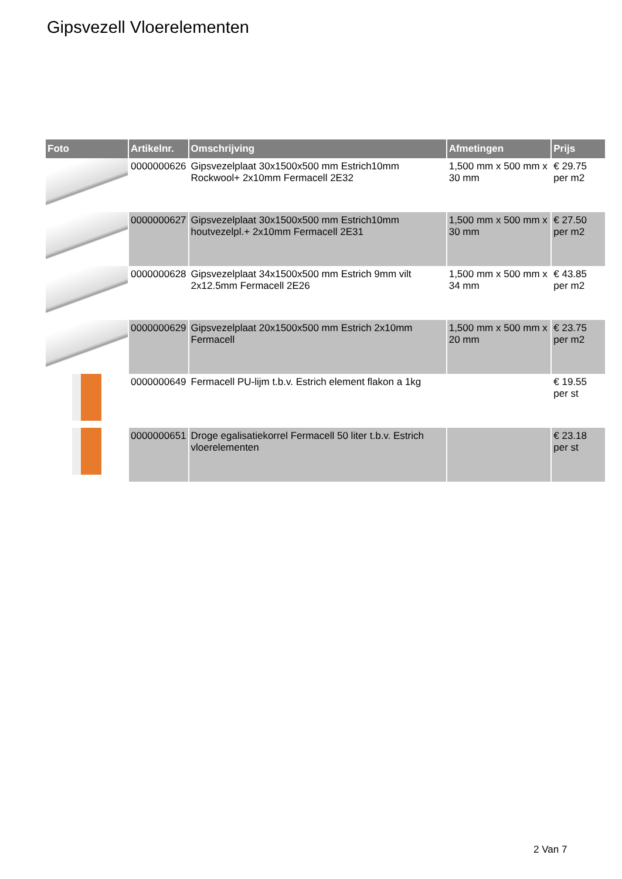Gipsvezell Vloerelementen
| Foto | Artikelnr. | Omschrijving | Afmetingen | Prijs |
| --- | --- | --- | --- | --- |
| | 0000000626 | Gipsvezelplaat 30x1500x500 mm Estrich10mm Rockwool+ 2x10mm Fermacell 2E32 | 1,500 mm x 500 mm x 30 mm | € 29.75 per m2 |
| | 0000000627 | Gipsvezelplaat 30x1500x500 mm Estrich10mm houtvezelpl.+ 2x10mm Fermacell 2E31 | 1,500 mm x 500 mm x 30 mm | € 27.50 per m2 |
| | 0000000628 | Gipsvezelplaat 34x1500x500 mm Estrich 9mm vilt 2x12.5mm Fermacell 2E26 | 1,500 mm x 500 mm x 34 mm | € 43.85 per m2 |
| | 0000000629 | Gipsvezelplaat 20x1500x500 mm Estrich 2x10mm Fermacell | 1,500 mm x 500 mm x 20 mm | € 23.75 per m2 |
| | 0000000649 | Fermacell PU-lijm t.b.v. Estrich element flakon a 1kg | | € 19.55 per st |
| | 0000000651 | Droge egalisatiekorrel Fermacell 50 liter t.b.v. Estrich vloerelementen | | € 23.18 per st |
2 Van 7